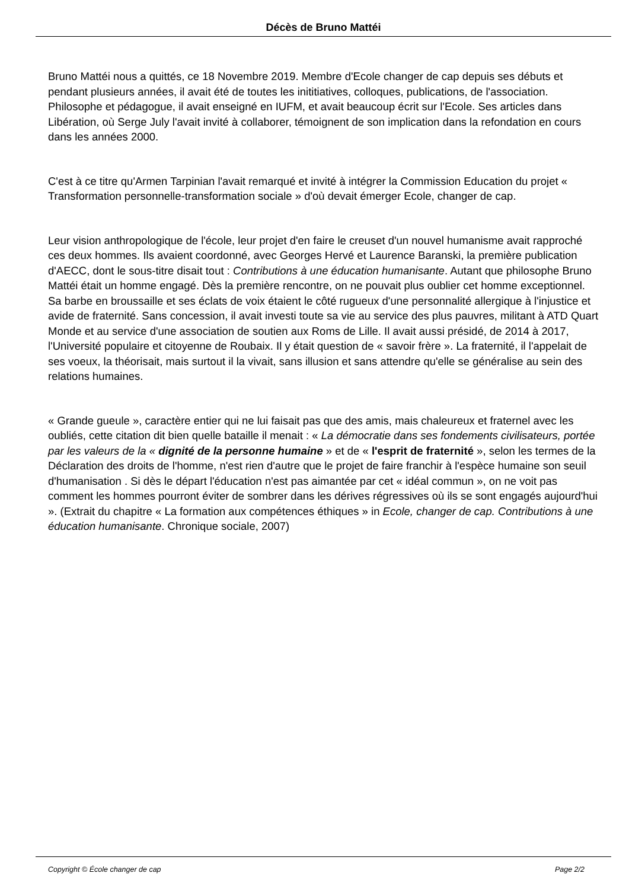Décès de Bruno Mattéi
Bruno Mattéi nous a quittés, ce 18 Novembre 2019. Membre d'Ecole changer de cap depuis ses débuts et pendant plusieurs années, il avait été de toutes les inititiatives, colloques, publications, de l'association. Philosophe et pédagogue, il avait enseigné en IUFM, et avait beaucoup écrit sur l'Ecole. Ses articles dans Libération, où Serge July l'avait invité à collaborer, témoignent de son implication dans la refondation en cours dans les années 2000.
C'est à ce titre qu'Armen Tarpinian l'avait remarqué et invité à intégrer la Commission Education du projet « Transformation personnelle-transformation sociale » d'où devait émerger Ecole, changer de cap.
Leur vision anthropologique de l'école, leur projet d'en faire le creuset d'un nouvel humanisme avait rapproché ces deux hommes. Ils avaient coordonné, avec Georges Hervé et Laurence Baranski, la première publication d'AECC, dont le sous-titre disait tout : Contributions à une éducation humanisante. Autant que philosophe Bruno Mattéi était un homme engagé. Dès la première rencontre, on ne pouvait plus oublier cet homme exceptionnel. Sa barbe en broussaille et ses éclats de voix étaient le côté rugueux d'une personnalité allergique à l'injustice et avide de fraternité. Sans concession, il avait investi toute sa vie au service des plus pauvres, militant à ATD Quart Monde et au service d'une association de soutien aux Roms de Lille. Il avait aussi présidé, de 2014 à 2017, l'Université populaire et citoyenne de Roubaix. Il y était question de « savoir frère ». La fraternité, il l'appelait de ses voeux, la théorisait, mais surtout il la vivait, sans illusion et sans attendre qu'elle se généralise au sein des relations humaines.
« Grande gueule », caractère entier qui ne lui faisait pas que des amis, mais chaleureux et fraternel avec les oubliés, cette citation dit bien quelle bataille il menait : « La démocratie dans ses fondements civilisateurs, portée par les valeurs de la « dignité de la personne humaine » et de « l'esprit de fraternité », selon les termes de la Déclaration des droits de l'homme, n'est rien d'autre que le projet de faire franchir à l'espèce humaine son seuil d'humanisation . Si dès le départ l'éducation n'est pas aimantée par cet « idéal commun », on ne voit pas comment les hommes pourront éviter de sombrer dans les dérives régressives où ils se sont engagés aujourd'hui ». (Extrait du chapitre « La formation aux compétences éthiques » in Ecole, changer de cap. Contributions à une éducation humanisante. Chronique sociale, 2007)
Copyright © École changer de cap Page 2/2